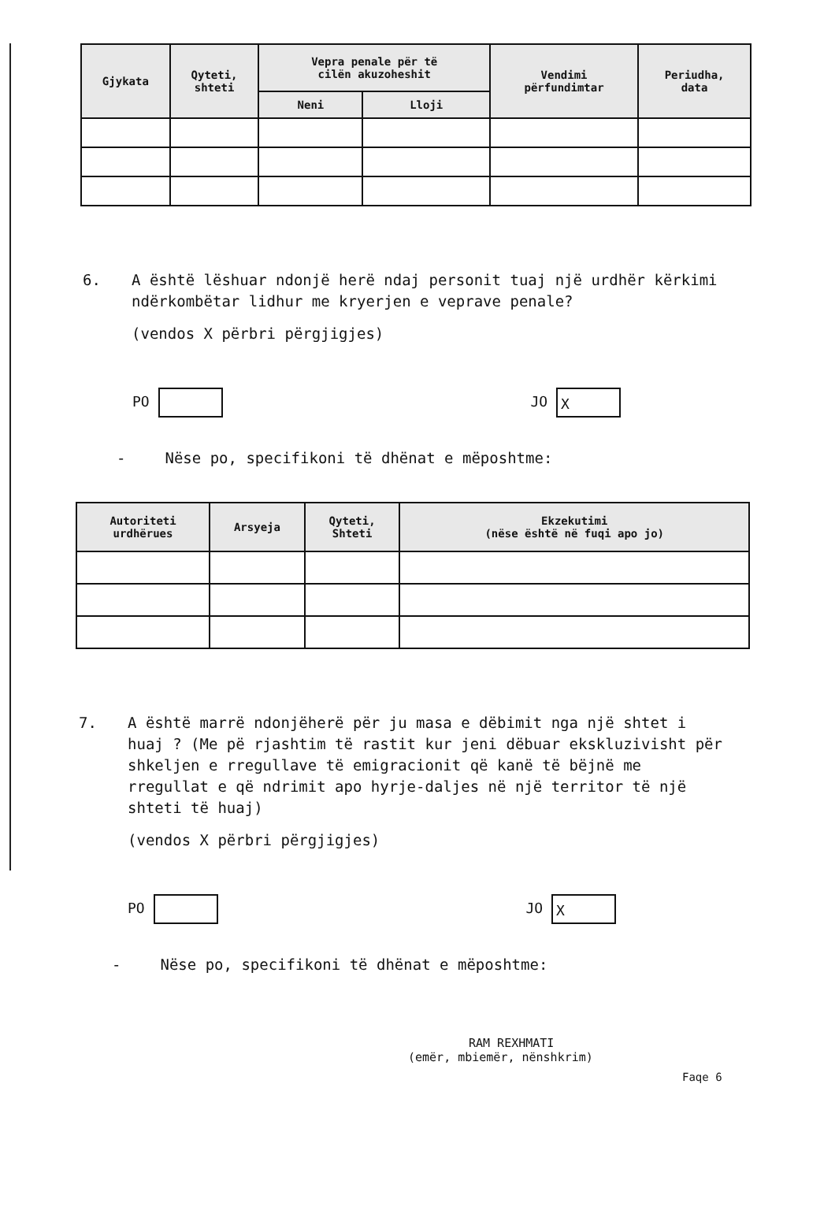| Gjykata | Qyteti, shteti | Vepra penale për të cilën akuzoheshit | | Vendimi përfundimtar | Periudha, data |
| --- | --- | --- | --- | --- | --- |
| | | Neni | Lloji | | |
6. A është lëshuar ndonjë herë ndaj personit tuaj një urdhër kërkimi ndërkombëtar lidhur me kryerjen e veprave penale?
(vendos X përbri përgjigjes)
PO JO X
- Nëse po, specifikoni të dhënat e mëposhtme:
| Autoriteti urdhërues | Arsyeja | Qyteti, Shteti | Ekzekutimi (nëse është në fuqi apo jo) |
| --- | --- | --- | --- |
7. A është marrë ndonjëherë për ju masa e dëbimit nga një shtet i huaj ? (Me pë rjashtim të rastit kur jeni dëbuar ekskluzivisht për shkeljen e rregullave të emigracionit që kanë të bëjnë me rregullat e që ndrimit apo hyrje-daljes në një territor të një shteti të huaj)
(vendos X përbri përgjigjes)
PO JO X
- Nëse po, specifikoni të dhënat e mëposhtme:
RAM REXHMATI
(emër, mbiemër, nënshkrim)
Faqe 6